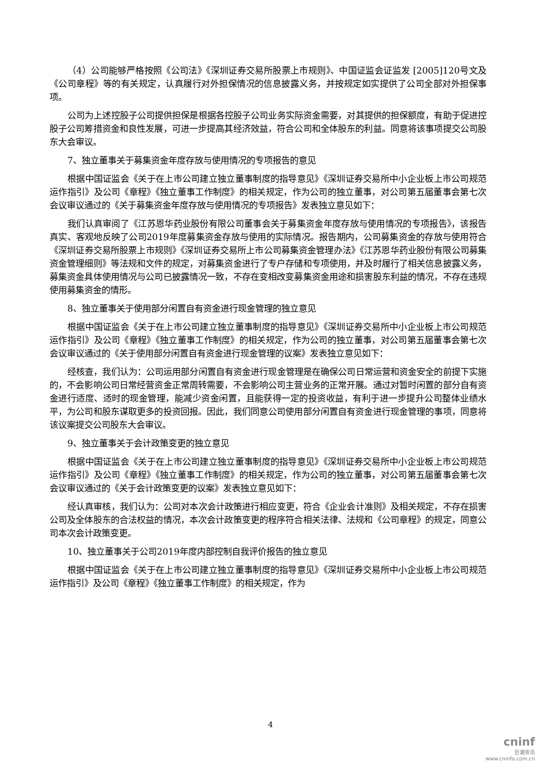（4）公司能够严格按照《公司法》《深圳证券交易所股票上市规则》、中国证监会证监发 [2005]120号文及《公司章程》等的有关规定，认真履行对外担保情况的信息披露义务，并按规定如实提供了公司全部对外担保事项。
公司为上述控股子公司提供担保是根据各控股子公司业务实际资金需要，对其提供的担保额度，有助于促进控股子公司筹措资金和良性发展，可进一步提高其经济效益，符合公司和全体股东的利益。同意将该事项提交公司股东大会审议。
7、独立董事关于募集资金年度存放与使用情况的专项报告的意见
根据中国证监会《关于在上市公司建立独立董事制度的指导意见》《深圳证券交易所中小企业板上市公司规范运作指引》及公司《章程》《独立董事工作制度》的相关规定，作为公司的独立董事，对公司第五届董事会第七次会议审议通过的《关于募集资金年度存放与使用情况的专项报告》发表独立意见如下：
我们认真审阅了《江苏恩华药业股份有限公司董事会关于募集资金年度存放与使用情况的专项报告》，该报告真实、客观地反映了公司2019年度募集资金存放与使用的实际情况。报告期内，公司募集资金的存放与使用符合《深圳证券交易所股票上市规则》《深圳证券交易所上市公司募集资金管理办法》《江苏恩华药业股份有限公司募集资金管理细则》等法规和文件的规定，对募集资金进行了专户存储和专项使用，并及时履行了相关信息披露义务，募集资金具体使用情况与公司已披露情况一致，不存在变相改变募集资金用途和损害股东利益的情况，不存在违规使用募集资金的情形。
8、独立董事关于使用部分闲置自有资金进行现金管理的独立意见
根据中国证监会《关于在上市公司建立独立董事制度的指导意见》《深圳证券交易所中小企业板上市公司规范运作指引》及公司《章程》《独立董事工作制度》的相关规定，作为公司的独立董事，对公司第五届董事会第七次会议审议通过的《关于使用部分闲置自有资金进行现金管理的议案》发表独立意见如下：
经核查，我们认为：公司运用部分闲置自有资金进行现金管理是在确保公司日常运营和资金安全的前提下实施的，不会影响公司日常经营资金正常周转需要，不会影响公司主营业务的正常开展。通过对暂时闲置的部分自有资金进行适度、适时的现金管理，能减少资金闲置，且能获得一定的投资收益，有利于进一步提升公司整体业绩水平，为公司和股东谋取更多的投资回报。因此，我们同意公司使用部分闲置自有资金进行现金管理的事项，同意将该议案提交公司股东大会审议。
9、独立董事关于会计政策变更的独立意见
根据中国证监会《关于在上市公司建立独立董事制度的指导意见》《深圳证券交易所中小企业板上市公司规范运作指引》及公司《章程》《独立董事工作制度》的相关规定，作为公司的独立董事，对公司第五届董事会第七次会议审议通过的《关于会计政策变更的议案》发表独立意见如下：
经认真审核，我们认为：公司对本次会计政策进行相应变更，符合《企业会计准则》及相关规定，不存在损害公司及全体股东的合法权益的情况，本次会计政策变更的程序符合相关法律、法规和《公司章程》的规定，同意公司本次会计政策变更。
10、独立董事关于公司2019年度内部控制自我评价报告的独立意见
根据中国证监会《关于在上市公司建立独立董事制度的指导意见》《深圳证券交易所中小企业板上市公司规范运作指引》及公司《章程》《独立董事工作制度》的相关规定，作为
4
cninf
巨潮资讯
www.cninfo.com.cn